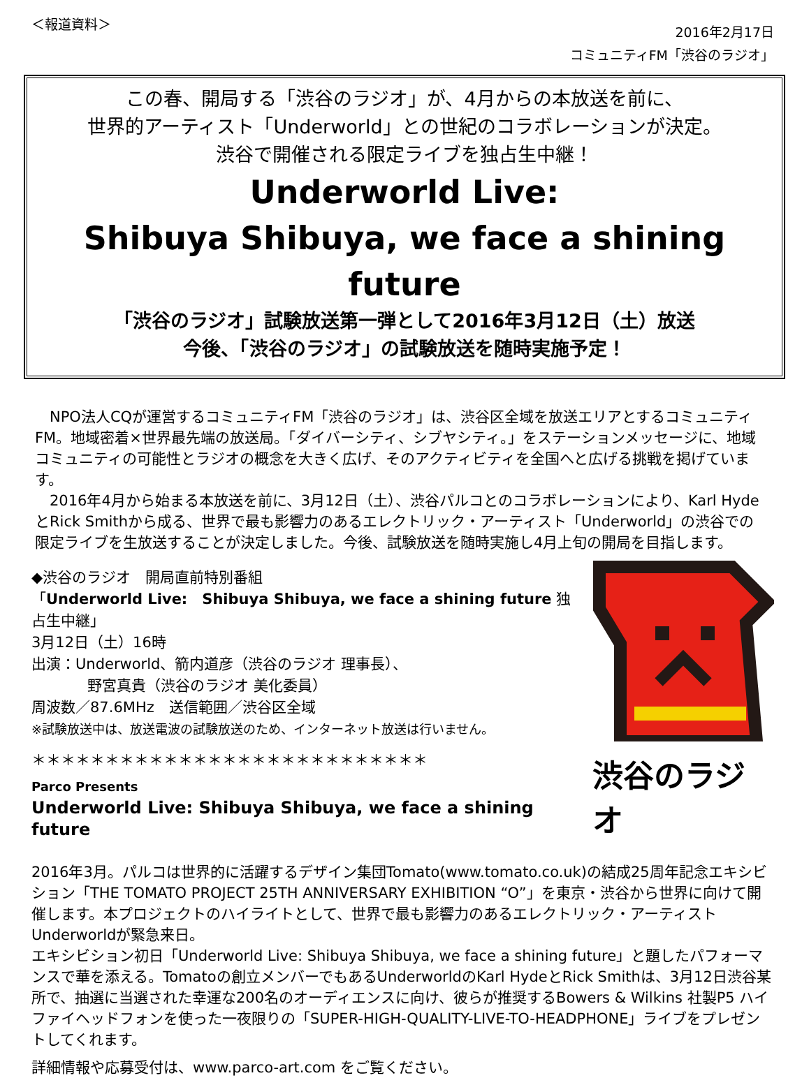＜報道資料＞
2016年2月17日
コミュニティFM「渋谷のラジオ」
この春、開局する「渋谷のラジオ」が、4月からの本放送を前に、
世界的アーティスト「Underworld」との世紀のコラボレーションが決定。
渋谷で開催される限定ライブを独占生中継！
Underworld Live:
Shibuya Shibuya, we face a shining future
「渋谷のラジオ」試験放送第一弾として2016年3月12日（土）放送
今後、「渋谷のラジオ」の試験放送を随時実施予定！
　NPO法人CQが運営するコミュニティFM「渋谷のラジオ」は、渋谷区全域を放送エリアとするコミュニティFM。地域密着×世界最先端の放送局。「ダイバーシティ、シブヤシティ。」をステーションメッセージに、地域コミュニティの可能性とラジオの概念を大きく広げ、そのアクティビティを全国へと広げる挑戦を掲げています。
　2016年4月から始まる本放送を前に、3月12日（土）、渋谷パルコとのコラボレーションにより、Karl HydeとRick Smithから成る、世界で最も影響力のあるエレクトリック・アーティスト「Underworld」の渋谷での限定ライブを生放送することが決定しました。今後、試験放送を随時実施し4月上旬の開局を目指します。
◆渋谷のラジオ　開局直前特別番組
「Underworld Live:　Shibuya Shibuya, we face a shining future 独占生中継」
3月12日（土）16時
出演：Underworld、箭内道彦（渋谷のラジオ 理事長）、
野宮真貴（渋谷のラジオ 美化委員）
周波数／87.6MHz　送信範囲／渋谷区全域
※試験放送中は、放送電波の試験放送のため、インターネット放送は行いません。
＊＊＊＊＊＊＊＊＊＊＊＊＊＊＊＊＊＊＊＊＊＊＊＊＊＊＊
Parco Presents
Underworld Live: Shibuya Shibuya, we face a shining future
渋谷のラジオ
2016年3月。パルコは世界的に活躍するデザイン集団Tomato(www.tomato.co.uk)の結成25周年記念エキシビション「THE TOMATO PROJECT 25TH ANNIVERSARY EXHIBITION “O”」を東京・渋谷から世界に向けて開催します。本プロジェクトのハイライトとして、世界で最も影響力のあるエレクトリック・アーティストUnderworldが緊急来日。
エキシビション初日「Underworld Live: Shibuya Shibuya, we face a shining future」と題したパフォーマンスで華を添える。Tomatoの創立メンバーでもあるUnderworldのKarl HydeとRick Smithは、3月12日渋谷某所で、抽選に当選された幸運な200名のオーディエンスに向け、彼らが推奨するBowers & Wilkins 社製P5 ハイファイヘッドフォンを使った一夜限りの「SUPER-HIGH-QUALITY-LIVE-TO-HEADPHONE」ライブをプレゼントしてくれます。
詳細情報や応募受付は、www.parco-art.com をご覧ください。